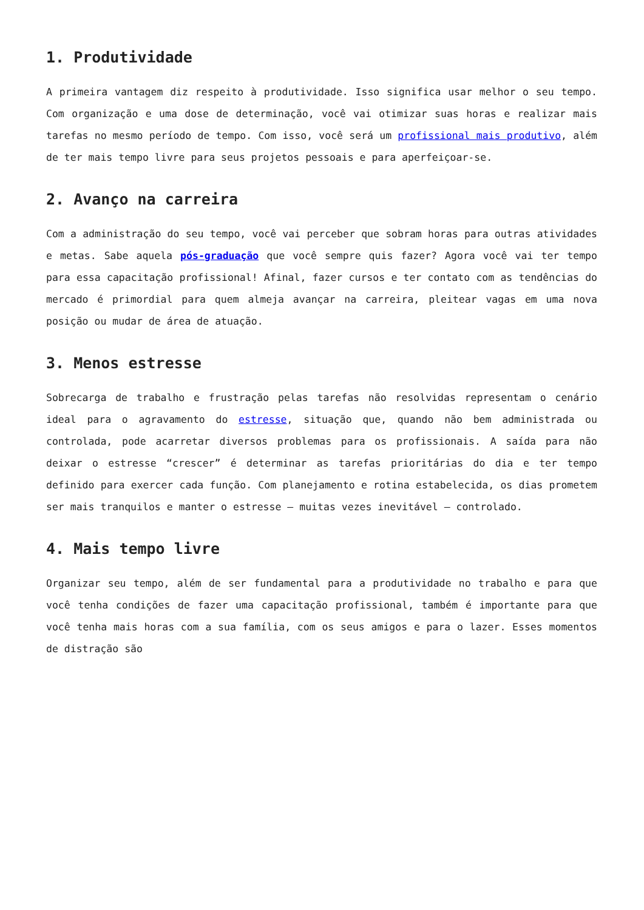1. Produtividade
A primeira vantagem diz respeito à produtividade. Isso significa usar melhor o seu tempo. Com organização e uma dose de determinação, você vai otimizar suas horas e realizar mais tarefas no mesmo período de tempo. Com isso, você será um profissional mais produtivo, além de ter mais tempo livre para seus projetos pessoais e para aperfeiçoar-se.
2. Avanço na carreira
Com a administração do seu tempo, você vai perceber que sobram horas para outras atividades e metas. Sabe aquela pós-graduação que você sempre quis fazer? Agora você vai ter tempo para essa capacitação profissional! Afinal, fazer cursos e ter contato com as tendências do mercado é primordial para quem almeja avançar na carreira, pleitear vagas em uma nova posição ou mudar de área de atuação.
3. Menos estresse
Sobrecarga de trabalho e frustração pelas tarefas não resolvidas representam o cenário ideal para o agravamento do estresse, situação que, quando não bem administrada ou controlada, pode acarretar diversos problemas para os profissionais. A saída para não deixar o estresse “crescer” é determinar as tarefas prioritárias do dia e ter tempo definido para exercer cada função. Com planejamento e rotina estabelecida, os dias prometem ser mais tranquilos e manter o estresse – muitas vezes inevitável – controlado.
4. Mais tempo livre
Organizar seu tempo, além de ser fundamental para a produtividade no trabalho e para que você tenha condições de fazer uma capacitação profissional, também é importante para que você tenha mais horas com a sua família, com os seus amigos e para o lazer. Esses momentos de distração são